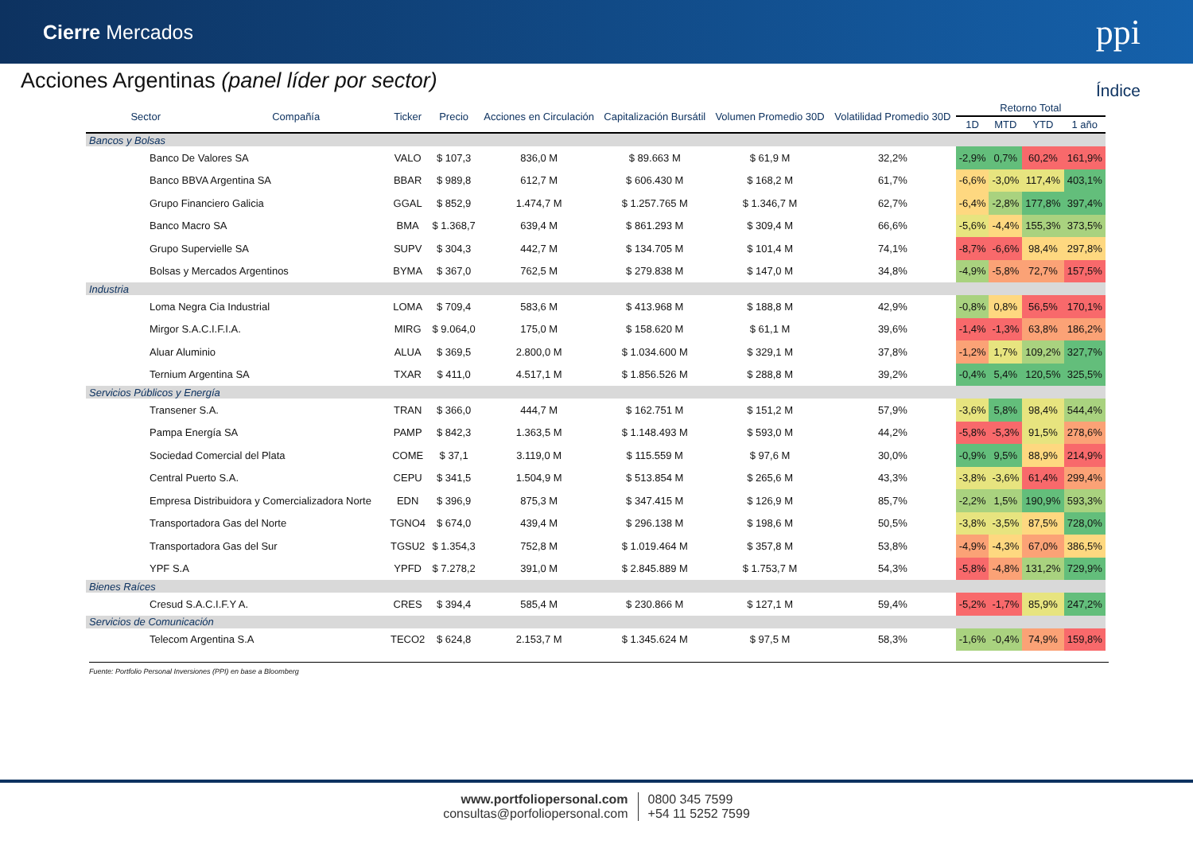Cierre Mercados
ppi
Acciones Argentinas (panel líder por sector)
Índice
| Sector | Compañía | Ticker | Precio | Acciones en Circulación | Capitalización Bursátil | Volumen Promedio 30D | Volatilidad Promedio 30D | Retorno Total | | | |
| --- | --- | --- | --- | --- | --- | --- | --- | --- | --- | --- | --- |
| | | | | | | | | 1D | MTD | YTD | 1 año |
| Bancos y Bolsas | | | | | | | | | | | |
| Banco De Valores SA | | VALO | $ 107,3 | 836,0 M | $ 89.663 M | $ 61,9 M | 32,2% | -2,9% | 0,7% | 60,2% | 161,9% |
| Banco BBVA Argentina SA | | BBAR | $ 989,8 | 612,7 M | $ 606.430 M | $ 168,2 M | 61,7% | -6,6% | -3,0% | 117,4% | 403,1% |
| Grupo Financiero Galicia | | GGAL | $ 852,9 | 1.474,7 M | $ 1.257.765 M | $ 1.346,7 M | 62,7% | -6,4% | -2,8% | 177,8% | 397,4% |
| Banco Macro SA | | BMA | $ 1.368,7 | 639,4 M | $ 861.293 M | $ 309,4 M | 66,6% | -5,6% | -4,4% | 155,3% | 373,5% |
| Grupo Supervielle SA | | SUPV | $ 304,3 | 442,7 M | $ 134.705 M | $ 101,4 M | 74,1% | -8,7% | -6,6% | 98,4% | 297,8% |
| Bolsas y Mercados Argentinos | | BYMA | $ 367,0 | 762,5 M | $ 279.838 M | $ 147,0 M | 34,8% | -4,9% | -5,8% | 72,7% | 157,5% |
| Industria | | | | | | | | | | | |
| Loma Negra Cia Industrial | | LOMA | $ 709,4 | 583,6 M | $ 413.968 M | $ 188,8 M | 42,9% | -0,8% | 0,8% | 56,5% | 170,1% |
| Mirgor S.A.C.I.F.I.A. | | MIRG | $ 9.064,0 | 175,0 M | $ 158.620 M | $ 61,1 M | 39,6% | -1,4% | -1,3% | 63,8% | 186,2% |
| Aluar Aluminio | | ALUA | $ 369,5 | 2.800,0 M | $ 1.034.600 M | $ 329,1 M | 37,8% | -1,2% | 1,7% | 109,2% | 327,7% |
| Ternium Argentina SA | | TXAR | $ 411,0 | 4.517,1 M | $ 1.856.526 M | $ 288,8 M | 39,2% | -0,4% | 5,4% | 120,5% | 325,5% |
| Servicios Públicos y Energía | | | | | | | | | | | |
| Transener S.A. | | TRAN | $ 366,0 | 444,7 M | $ 162.751 M | $ 151,2 M | 57,9% | -3,6% | 5,8% | 98,4% | 544,4% |
| Pampa Energía SA | | PAMP | $ 842,3 | 1.363,5 M | $ 1.148.493 M | $ 593,0 M | 44,2% | -5,8% | -5,3% | 91,5% | 278,6% |
| Sociedad Comercial del Plata | | COME | $ 37,1 | 3.119,0 M | $ 115.559 M | $ 97,6 M | 30,0% | -0,9% | 9,5% | 88,9% | 214,9% |
| Central Puerto S.A. | | CEPU | $ 341,5 | 1.504,9 M | $ 513.854 M | $ 265,6 M | 43,3% | -3,8% | -3,6% | 61,4% | 299,4% |
| Empresa Distribuidora y Comercializadora Norte | | EDN | $ 396,9 | 875,3 M | $ 347.415 M | $ 126,9 M | 85,7% | -2,2% | 1,5% | 190,9% | 593,3% |
| Transportadora Gas del Norte | | TGNO4 | $ 674,0 | 439,4 M | $ 296.138 M | $ 198,6 M | 50,5% | -3,8% | -3,5% | 87,5% | 728,0% |
| Transportadora Gas del Sur | | TGSU2 | $ 1.354,3 | 752,8 M | $ 1.019.464 M | $ 357,8 M | 53,8% | -4,9% | -4,3% | 67,0% | 386,5% |
| YPF S.A | | YPFD | $ 7.278,2 | 391,0 M | $ 2.845.889 M | $ 1.753,7 M | 54,3% | -5,8% | -4,8% | 131,2% | 729,9% |
| Bienes Raíces | | | | | | | | | | | |
| Cresud S.A.C.I.F.Y A. | | CRES | $ 394,4 | 585,4 M | $ 230.866 M | $ 127,1 M | 59,4% | -5,2% | -1,7% | 85,9% | 247,2% |
| Servicios de Comunicación | | | | | | | | | | | |
| Telecom Argentina S.A | | TECO2 | $ 624,8 | 2.153,7 M | $ 1.345.624 M | $ 97,5 M | 58,3% | -1,6% | -0,4% | 74,9% | 159,8% |
Fuente: Portfolio Personal Inversiones (PPI) en base a Bloomberg
www.portfoliopersonal.com
consultas@porfoliopersonal.com
0800 345 7599
+54 11 5252 7599